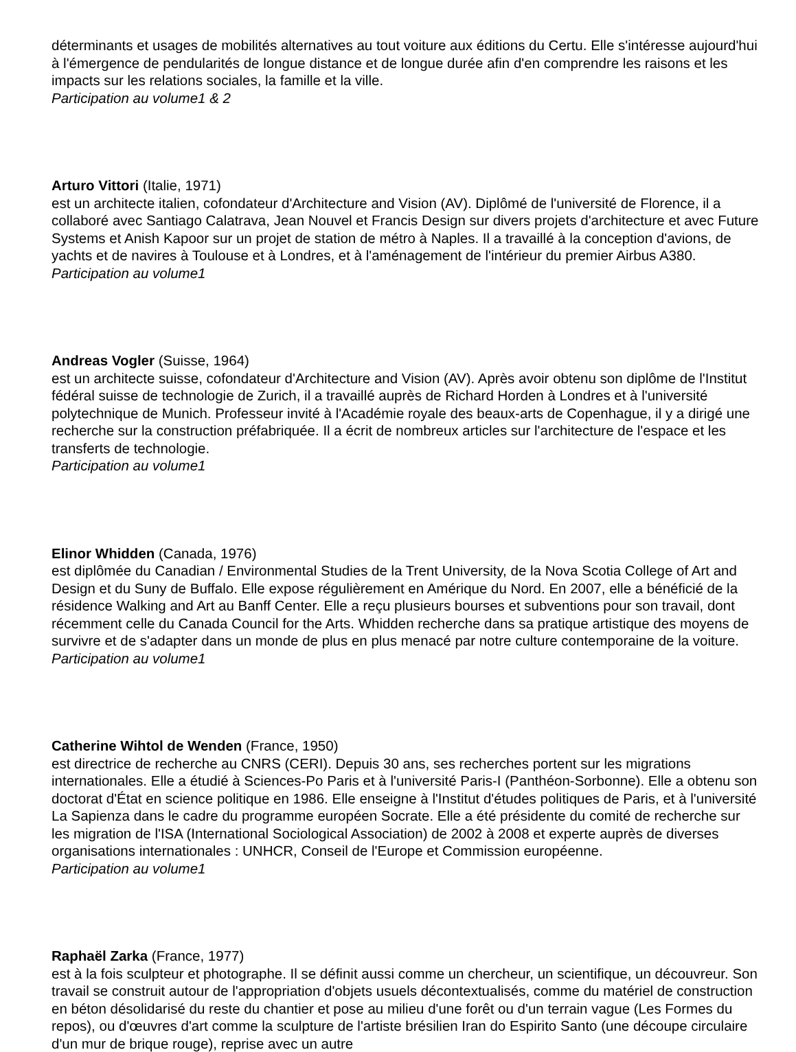déterminants et usages de mobilités alternatives au tout voiture aux éditions du Certu. Elle s'intéresse aujourd'hui à l'émergence de pendularités de longue distance et de longue durée afin d'en comprendre les raisons et les impacts sur les relations sociales, la famille et la ville.
Participation au volume1 & 2
Arturo Vittori (Italie, 1971)
est un architecte italien, cofondateur d'Architecture and Vision (AV). Diplômé de l'université de Florence, il a collaboré avec Santiago Calatrava, Jean Nouvel et Francis Design sur divers projets d'architecture et avec Future Systems et Anish Kapoor sur un projet de station de métro à Naples. Il a travaillé à la conception d'avions, de yachts et de navires à Toulouse et à Londres, et à l'aménagement de l'intérieur du premier Airbus A380.
Participation au volume1
Andreas Vogler (Suisse, 1964)
est un architecte suisse, cofondateur d'Architecture and Vision (AV). Après avoir obtenu son diplôme de l'Institut fédéral suisse de technologie de Zurich, il a travaillé auprès de Richard Horden à Londres et à l'université polytechnique de Munich. Professeur invité à l'Académie royale des beaux-arts de Copenhague, il y a dirigé une recherche sur la construction préfabriquée. Il a écrit de nombreux articles sur l'architecture de l'espace et les transferts de technologie.
Participation au volume1
Elinor Whidden (Canada, 1976)
est diplômée du Canadian / Environmental Studies de la Trent University, de la Nova Scotia College of Art and Design et du Suny de Buffalo. Elle expose régulièrement en Amérique du Nord. En 2007, elle a bénéficié de la résidence Walking and Art au Banff Center. Elle a reçu plusieurs bourses et subventions pour son travail, dont récemment celle du Canada Council for the Arts. Whidden recherche dans sa pratique artistique des moyens de survivre et de s'adapter dans un monde de plus en plus menacé par notre culture contemporaine de la voiture.
Participation au volume1
Catherine Wihtol de Wenden (France, 1950)
est directrice de recherche au CNRS (CERI). Depuis 30 ans, ses recherches portent sur les migrations internationales. Elle a étudié à Sciences-Po Paris et à l'université Paris-I (Panthéon-Sorbonne). Elle a obtenu son doctorat d'État en science politique en 1986. Elle enseigne à l'Institut d'études politiques de Paris, et à l'université La Sapienza dans le cadre du programme européen Socrate. Elle a été présidente du comité de recherche sur les migration de l'ISA (International Sociological Association) de 2002 à 2008 et experte auprès de diverses organisations internationales : UNHCR, Conseil de l'Europe et Commission européenne.
Participation au volume1
Raphaël Zarka (France, 1977)
est à la fois sculpteur et photographe. Il se définit aussi comme un chercheur, un scientifique, un découvreur. Son travail se construit autour de l'appropriation d'objets usuels décontextualisés, comme du matériel de construction en béton désolidarisé du reste du chantier et pose au milieu d'une forêt ou d'un terrain vague (Les Formes du repos), ou d'œuvres d'art comme la sculpture de l'artiste brésilien Iran do Espirito Santo (une découpe circulaire d'un mur de brique rouge), reprise avec un autre